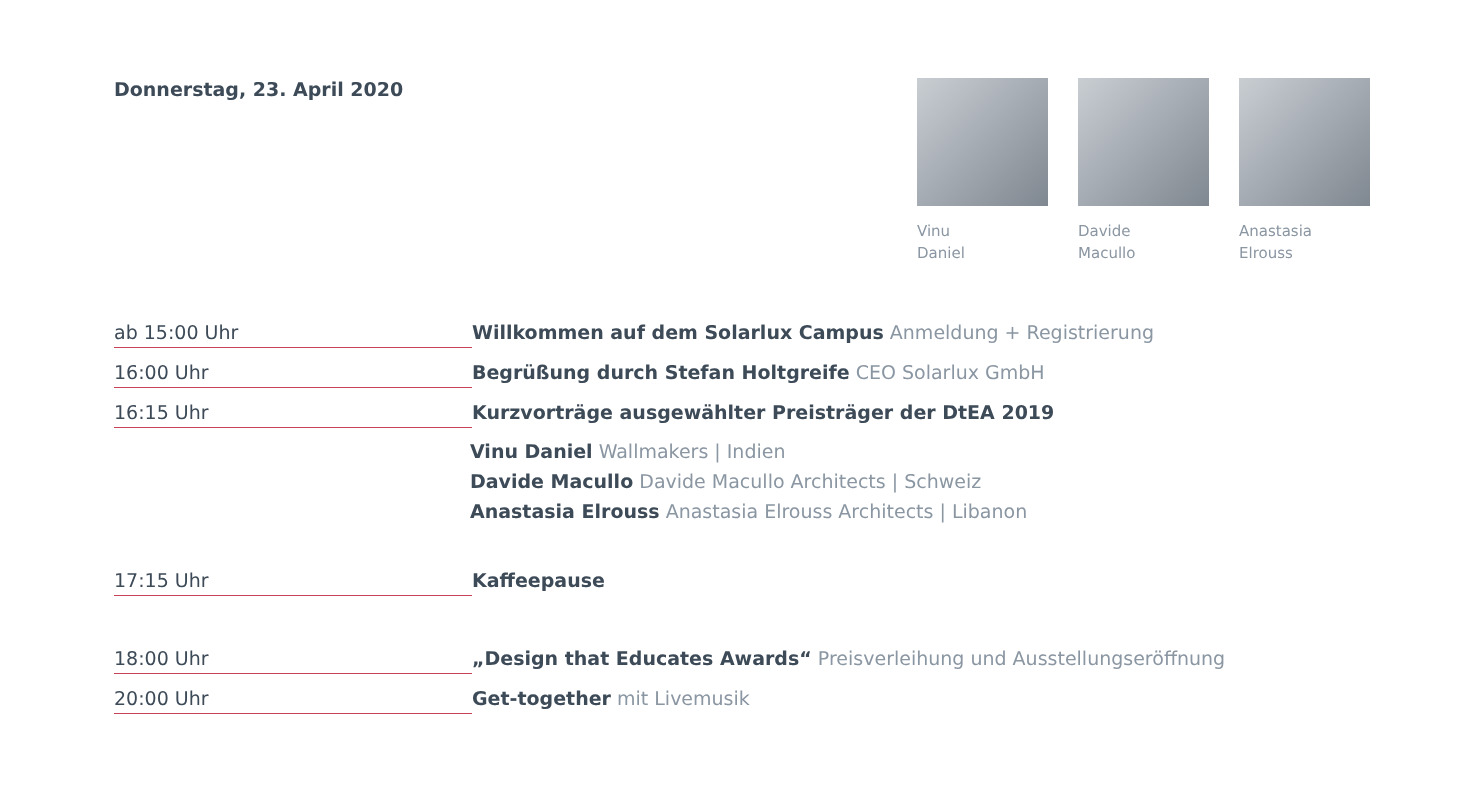Donnerstag, 23. April 2020
Vinu
Daniel
Davide
Macullo
Anastasia
Elrouss
ab 15:00 Uhr
Willkommen auf dem Solarlux Campus Anmeldung + Registrierung
16:00 Uhr
Begrüßung durch Stefan Holtgreife CEO Solarlux GmbH
16:15 Uhr
Kurzvorträge ausgewählter Preisträger der DtEA 2019
Vinu Daniel Wallmakers | Indien
Davide Macullo Davide Macullo Architects | Schweiz
Anastasia Elrouss Anastasia Elrouss Architects | Libanon
17:15 Uhr
Kaffeepause
18:00 Uhr
„Design that Educates Awards“ Preisverleihung und Ausstellungseröffnung
20:00 Uhr
Get-together mit Livemusik